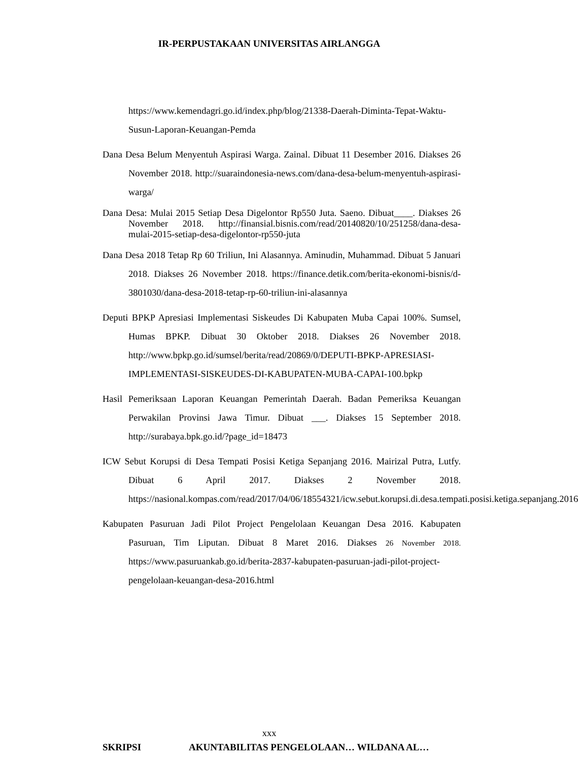IR-PERPUSTAKAAN UNIVERSITAS AIRLANGGA
https://www.kemendagri.go.id/index.php/blog/21338-Daerah-Diminta-Tepat-Waktu-Susun-Laporan-Keuangan-Pemda
Dana Desa Belum Menyentuh Aspirasi Warga. Zainal. Dibuat 11 Desember 2016. Diakses 26 November 2018. http://suaraindonesia-news.com/dana-desa-belum-menyentuh-aspirasi-warga/
Dana Desa: Mulai 2015 Setiap Desa Digelontor Rp550 Juta. Saeno. Dibuat____. Diakses 26 November 2018. http://finansial.bisnis.com/read/20140820/10/251258/dana-desa-mulai-2015-setiap-desa-digelontor-rp550-juta
Dana Desa 2018 Tetap Rp 60 Triliun, Ini Alasannya. Aminudin, Muhammad. Dibuat 5 Januari 2018. Diakses 26 November 2018. https://finance.detik.com/berita-ekonomi-bisnis/d-3801030/dana-desa-2018-tetap-rp-60-triliun-ini-alasannya
Deputi BPKP Apresiasi Implementasi Siskeudes Di Kabupaten Muba Capai 100%. Sumsel, Humas BPKP. Dibuat 30 Oktober 2018. Diakses 26 November 2018. http://www.bpkp.go.id/sumsel/berita/read/20869/0/DEPUTI-BPKP-APRESIASI-IMPLEMENTASI-SISKEUDES-DI-KABUPATEN-MUBA-CAPAI-100.bpkp
Hasil Pemeriksaan Laporan Keuangan Pemerintah Daerah. Badan Pemeriksa Keuangan Perwakilan Provinsi Jawa Timur. Dibuat ___. Diakses 15 September 2018. http://surabaya.bpk.go.id/?page_id=18473
ICW Sebut Korupsi di Desa Tempati Posisi Ketiga Sepanjang 2016. Mairizal Putra, Lutfy. Dibuat 6 April 2017. Diakses 2 November 2018. https://nasional.kompas.com/read/2017/04/06/18554321/icw.sebut.korupsi.di.desa.tempati.posisi.ketiga.sepanjang.2016
Kabupaten Pasuruan Jadi Pilot Project Pengelolaan Keuangan Desa 2016. Kabupaten Pasuruan, Tim Liputan. Dibuat 8 Maret 2016. Diakses 26 November 2018. https://www.pasuruankab.go.id/berita-2837-kabupaten-pasuruan-jadi-pilot-project-pengelolaan-keuangan-desa-2016.html
xxx
SKRIPSI AKUNTABILITAS PENGELOLAAN… WILDANA AL…